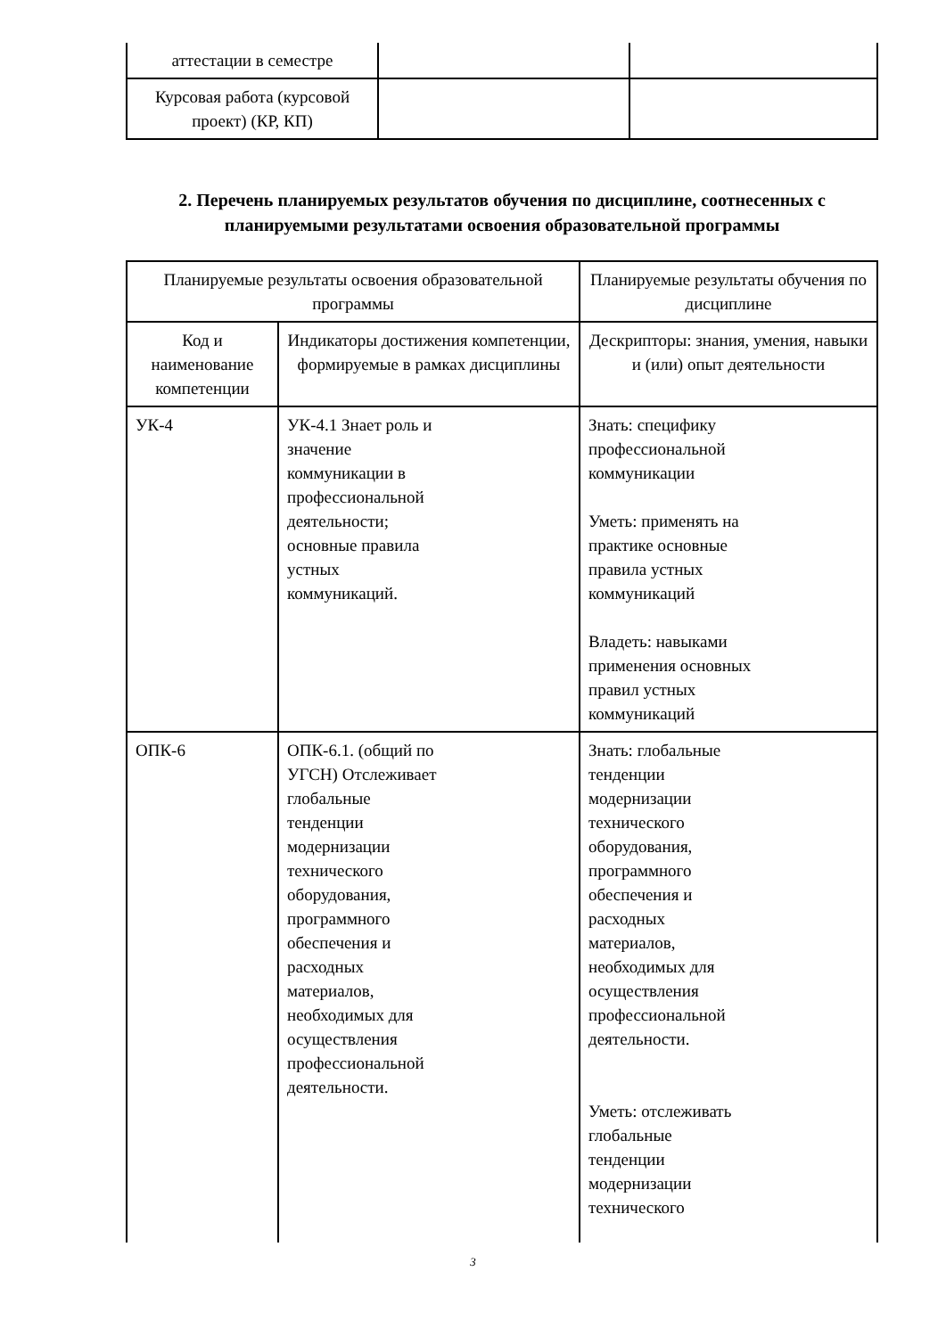| аттестации в семестре | | |
| Курсовая работа (курсовой проект) (КР, КП) | | |
2. Перечень планируемых результатов обучения по дисциплине, соотнесенных с планируемыми результатами освоения образовательной программы
| Планируемые результаты освоения образовательной программы | | Планируемые результаты обучения по дисциплине |
| Код и наименование компетенции | Индикаторы достижения компетенции, формируемые в рамках дисциплины | Дескрипторы: знания, умения, навыки и (или) опыт деятельности |
| УК-4 | УК-4.1 Знает роль и значение коммуникации в профессиональной деятельности; основные правила устных коммуникаций. | Знать: специфику профессиональной коммуникации Уметь: применять на практике основные правила устных коммуникаций Владеть: навыками применения основных правил устных коммуникаций |
| ОПК-6 | ОПК-6.1. (общий по УГСН) Отслеживает глобальные тенденции модернизации технического оборудования, программного обеспечения и расходных материалов, необходимых для осуществления профессиональной деятельности. | Знать: глобальные тенденции модернизации технического оборудования, программного обеспечения и расходных материалов, необходимых для осуществления профессиональной деятельности. Уметь: отслеживать глобальные тенденции модернизации технического |
3